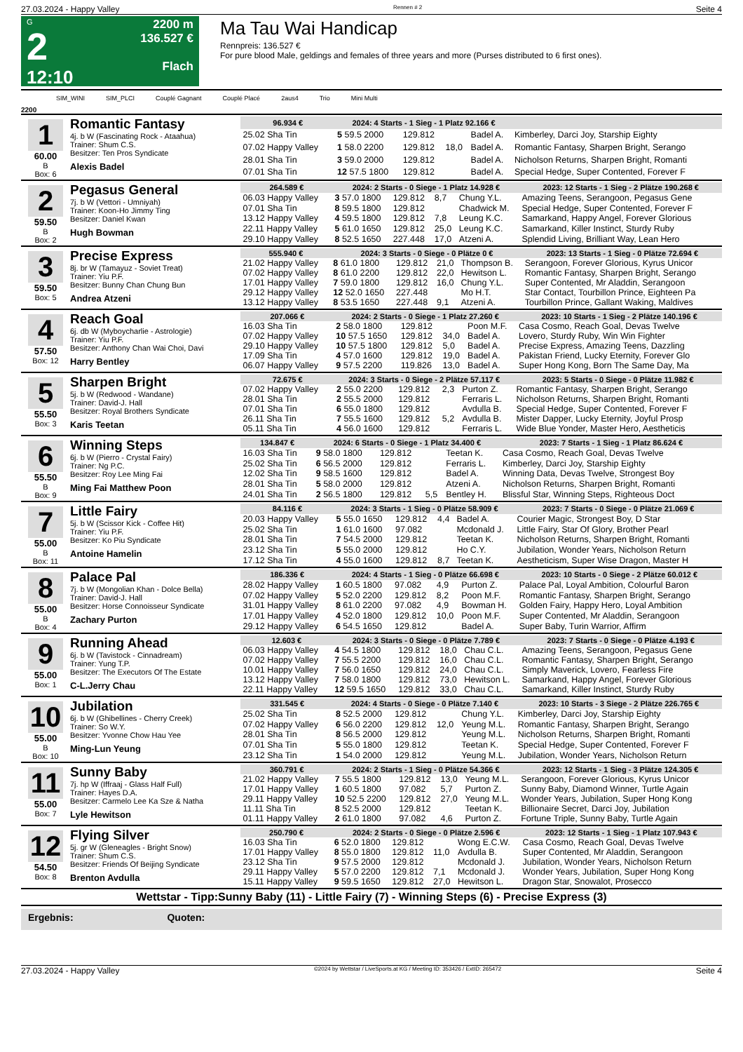27.03.2024 - Happy Valley Rennen # 2 Seite 4
G
2
12:10
2200 m
136.527 €
Flach
Ma Tau Wai Handicap
Rennpreis: 136.527 €
For pure blood Male, geldings and females of three years and more (Purses distributed to 6 first ones).
SIM_WINI SIM_PLCI Couplé Gagnant Couplé Placé 2aus4 Trio Mini Multi
2200
1
60.00
B
Box: 6
Romantic Fantasy
4j. b W (Fascinating Rock - Ataahua)
Trainer: Shum C.S.
Besitzer: Ten Pros Syndicate
Alexis Badel
| 96.934 € | 2024: 4 Starts - 1 Sieg - 1 Platz 92.166 € | | | | |
| --- | --- | --- | --- | --- | --- |
| 25.02 Sha Tin | 5 59.5 2000 | 129.812 | | Badel A. | Kimberley, Darci Joy, Starship Eighty |
| 07.02 Happy Valley | 1 58.0 2200 | 129.812 | 18,0 | Badel A. | Romantic Fantasy, Sharpen Bright, Serango |
| 28.01 Sha Tin | 3 59.0 2000 | 129.812 | | Badel A. | Nicholson Returns, Sharpen Bright, Romanti |
| 07.01 Sha Tin | 12 57.5 1800 | 129.812 | | Badel A. | Special Hedge, Super Contented, Forever F |
2
59.50
B
Box: 2
Pegasus General
7j. b W (Vettori - Umniyah)
Trainer: Koon-Ho Jimmy Ting
Besitzer: Daniel Kwan
Hugh Bowman
| 264.589 € | 2024: 2 Starts - 0 Siege - 1 Platz 14.928 € | | | | 2023: 12 Starts - 1 Sieg - 2 Plätze 190.268 € |
| --- | --- | --- | --- | --- | --- |
| 06.03 Happy Valley | 3 57.0 1800 | 129.812 | 8,7 | Chung Y.L. | Amazing Teens, Serangoon, Pegasus Gene |
| 07.01 Sha Tin | 8 59.5 1800 | 129.812 | | Chadwick M. | Special Hedge, Super Contented, Forever F |
| 13.12 Happy Valley | 4 59.5 1800 | 129.812 | 7,8 | Leung K.C. | Samarkand, Happy Angel, Forever Glorious |
| 22.11 Happy Valley | 5 61.0 1650 | 129.812 | 25,0 | Leung K.C. | Samarkand, Killer Instinct, Sturdy Ruby |
| 29.10 Happy Valley | 8 52.5 1650 | 227.448 | 17,0 | Atzeni A. | Splendid Living, Brilliant Way, Lean Hero |
3
59.50
Box: 5
Precise Express
8j. br W (Tamayuz - Soviet Treat)
Trainer: Yiu P.F.
Besitzer: Bunny Chan Chung Bun
Andrea Atzeni
| 555.940 € | 2024: 3 Starts - 0 Siege - 0 Plätze 0 € | | | | 2023: 13 Starts - 1 Sieg - 0 Plätze 72.694 € |
| --- | --- | --- | --- | --- | --- |
| 21.02 Happy Valley | 8 61.0 1800 | 129.812 | 21,0 | Thompson B. | Serangoon, Forever Glorious, Kyrus Unicor |
| 07.02 Happy Valley | 8 61.0 2200 | 129.812 | 22,0 | Hewitson L. | Romantic Fantasy, Sharpen Bright, Serango |
| 17.01 Happy Valley | 7 59.0 1800 | 129.812 | 16,0 | Chung Y.L. | Super Contented, Mr Aladdin, Serangoon |
| 29.12 Happy Valley | 12 52.0 1650 | 227.448 | | Mo H.T. | Star Contact, Tourbillon Prince, Eighteen Pa |
| 13.12 Happy Valley | 8 53.5 1650 | 227.448 | 9,1 | Atzeni A. | Tourbillon Prince, Gallant Waking, Maldives |
4
57.50
Box: 12
Reach Goal
6j. db W (Myboycharlie - Astrologie)
Trainer: Yiu P.F.
Besitzer: Anthony Chan Wai Choi, Davi
Harry Bentley
| 207.066 € | 2024: 2 Starts - 0 Siege - 1 Platz 27.260 € | | | | 2023: 10 Starts - 1 Sieg - 2 Plätze 140.196 € |
| --- | --- | --- | --- | --- | --- |
| 16.03 Sha Tin | 2 58.0 1800 | 129.812 | | Poon M.F. | Casa Cosmo, Reach Goal, Devas Twelve |
| 07.02 Happy Valley | 10 57.5 1650 | 129.812 | 34,0 | Badel A. | Lovero, Sturdy Ruby, Win Win Fighter |
| 29.10 Happy Valley | 10 57.5 1800 | 129.812 | 5,0 | Badel A. | Precise Express, Amazing Teens, Dazzling |
| 17.09 Sha Tin | 4 57.0 1600 | 129.812 | 19,0 | Badel A. | Pakistan Friend, Lucky Eternity, Forever Glo |
| 06.07 Happy Valley | 9 57.5 2200 | 119.826 | 13,0 | Badel A. | Super Hong Kong, Born The Same Day, Ma |
5
55.50
Box: 3
Sharpen Bright
5j. b W (Redwood - Wandane)
Trainer: David-J. Hall
Besitzer: Royal Brothers Syndicate
Karis Teetan
| 72.675 € | 2024: 3 Starts - 0 Siege - 2 Plätze 57.117 € | | | | 2023: 5 Starts - 0 Siege - 0 Plätze 11.982 € |
| --- | --- | --- | --- | --- | --- |
| 07.02 Happy Valley | 2 55.0 2200 | 129.812 | 2,3 | Purton Z. | Romantic Fantasy, Sharpen Bright, Serango |
| 28.01 Sha Tin | 2 55.5 2000 | 129.812 | | Ferraris L. | Nicholson Returns, Sharpen Bright, Romanti |
| 07.01 Sha Tin | 6 55.0 1800 | 129.812 | | Avdulla B. | Special Hedge, Super Contented, Forever F |
| 26.11 Sha Tin | 7 55.5 1600 | 129.812 | 5,2 | Avdulla B. | Mister Dapper, Lucky Eternity, Joyful Prosp |
| 05.11 Sha Tin | 4 56.0 1600 | 129.812 | | Ferraris L. | Wide Blue Yonder, Master Hero, Aestheticis |
6
55.50
B
Box: 9
Winning Steps
6j. b W (Pierro - Crystal Fairy)
Trainer: Ng P.C.
Besitzer: Roy Lee Ming Fai
Ming Fai Matthew Poon
| 134.847 € | 2024: 6 Starts - 0 Siege - 1 Platz 34.400 € | | | | 2023: 7 Starts - 1 Sieg - 1 Platz 86.624 € |
| --- | --- | --- | --- | --- | --- |
| 16.03 Sha Tin | 9 58.0 1800 | 129.812 | | Teetan K. | Casa Cosmo, Reach Goal, Devas Twelve |
| 25.02 Sha Tin | 6 56.5 2000 | 129.812 | | Ferraris L. | Kimberley, Darci Joy, Starship Eighty |
| 12.02 Sha Tin | 9 58.5 1600 | 129.812 | | Badel A. | Winning Data, Devas Twelve, Strongest Boy |
| 28.01 Sha Tin | 5 58.0 2000 | 129.812 | | Atzeni A. | Nicholson Returns, Sharpen Bright, Romanti |
| 24.01 Sha Tin | 2 56.5 1800 | 129.812 | 5,5 | Bentley H. | Blissful Star, Winning Steps, Righteous Doct |
7
55.00
B
Box: 11
Little Fairy
5j. b W (Scissor Kick - Coffee Hit)
Trainer: Yiu P.F.
Besitzer: Ko Piu Syndicate
Antoine Hamelin
| 84.116 € | 2024: 3 Starts - 1 Sieg - 0 Plätze 58.909 € | | | | 2023: 7 Starts - 0 Siege - 0 Plätze 21.069 € |
| --- | --- | --- | --- | --- | --- |
| 20.03 Happy Valley | 5 55.0 1650 | 129.812 | 4,4 | Badel A. | Courier Magic, Strongest Boy, D Star |
| 25.02 Sha Tin | 1 61.0 1600 | 97.082 | | Mcdonald J. | Little Fairy, Star Of Glory, Brother Pearl |
| 28.01 Sha Tin | 7 54.5 2000 | 129.812 | | Teetan K. | Nicholson Returns, Sharpen Bright, Romanti |
| 23.12 Sha Tin | 5 55.0 2000 | 129.812 | | Ho C.Y. | Jubilation, Wonder Years, Nicholson Return |
| 17.12 Sha Tin | 4 55.0 1600 | 129.812 | 8,7 | Teetan K. | Aestheticism, Super Wise Dragon, Master H |
8
55.00
B
Box: 4
Palace Pal
7j. b W (Mongolian Khan - Dolce Bella)
Trainer: David-J. Hall
Besitzer: Horse Connoisseur Syndicate
Zachary Purton
| 186.336 € | 2024: 4 Starts - 1 Sieg - 0 Plätze 66.698 € | | | | 2023: 10 Starts - 0 Siege - 2 Plätze 60.012 € |
| --- | --- | --- | --- | --- | --- |
| 28.02 Happy Valley | 1 60.5 1800 | 97.082 | 4,9 | Purton Z. | Palace Pal, Loyal Ambition, Colourful Baron |
| 07.02 Happy Valley | 5 52.0 2200 | 129.812 | 8,2 | Poon M.F. | Romantic Fantasy, Sharpen Bright, Serango |
| 31.01 Happy Valley | 8 61.0 2200 | 97.082 | 4,9 | Bowman H. | Golden Fairy, Happy Hero, Loyal Ambition |
| 17.01 Happy Valley | 4 52.0 1800 | 129.812 | 10,0 | Poon M.F. | Super Contented, Mr Aladdin, Serangoon |
| 29.12 Happy Valley | 6 54.5 1650 | 129.812 | | Badel A. | Super Baby, Turin Warrior, Affirm |
9
55.00
Box: 1
Running Ahead
6j. b W (Tavistock - Cinnadream)
Trainer: Yung T.P.
Besitzer: The Executors Of The Estate
C-L.Jerry Chau
| 12.603 € | 2024: 3 Starts - 0 Siege - 0 Plätze 7.789 € | | | | 2023: 7 Starts - 0 Siege - 0 Plätze 4.193 € |
| --- | --- | --- | --- | --- | --- |
| 06.03 Happy Valley | 4 54.5 1800 | 129.812 | 18,0 | Chau C.L. | Amazing Teens, Serangoon, Pegasus Gene |
| 07.02 Happy Valley | 7 55.5 2200 | 129.812 | 16,0 | Chau C.L. | Romantic Fantasy, Sharpen Bright, Serango |
| 10.01 Happy Valley | 7 56.0 1650 | 129.812 | 24,0 | Chau C.L. | Simply Maverick, Lovero, Fearless Fire |
| 13.12 Happy Valley | 7 58.0 1800 | 129.812 | 73,0 | Hewitson L. | Samarkand, Happy Angel, Forever Glorious |
| 22.11 Happy Valley | 12 59.5 1650 | 129.812 | 33,0 | Chau C.L. | Samarkand, Killer Instinct, Sturdy Ruby |
10
55.00
B
Box: 10
Jubilation
6j. b W (Ghibellines - Cherry Creek)
Trainer: So W.Y.
Besitzer: Yvonne Chow Hau Yee
Ming-Lun Yeung
| 331.545 € | 2024: 4 Starts - 0 Siege - 0 Plätze 7.140 € | | | | 2023: 10 Starts - 3 Siege - 2 Plätze 226.765 € |
| --- | --- | --- | --- | --- | --- |
| 25.02 Sha Tin | 8 52.5 2000 | 129.812 | | Chung Y.L. | Kimberley, Darci Joy, Starship Eighty |
| 07.02 Happy Valley | 6 56.0 2200 | 129.812 | 12,0 | Yeung M.L. | Romantic Fantasy, Sharpen Bright, Serango |
| 28.01 Sha Tin | 8 56.5 2000 | 129.812 | | Yeung M.L. | Nicholson Returns, Sharpen Bright, Romanti |
| 07.01 Sha Tin | 5 55.0 1800 | 129.812 | | Teetan K. | Special Hedge, Super Contented, Forever F |
| 23.12 Sha Tin | 1 54.0 2000 | 129.812 | | Yeung M.L. | Jubilation, Wonder Years, Nicholson Return |
11
55.00
Box: 7
Sunny Baby
7j. hp W (Iffraaj - Glass Half Full)
Trainer: Hayes D.A.
Besitzer: Carmelo Lee Ka Sze & Natha
Lyle Hewitson
| 360.791 € | 2024: 2 Starts - 1 Sieg - 0 Plätze 54.366 € | | | | 2023: 12 Starts - 1 Sieg - 3 Plätze 124.305 € |
| --- | --- | --- | --- | --- | --- |
| 21.02 Happy Valley | 7 55.5 1800 | 129.812 | 13,0 | Yeung M.L. | Serangoon, Forever Glorious, Kyrus Unicor |
| 17.01 Happy Valley | 1 60.5 1800 | 97.082 | 5,7 | Purton Z. | Sunny Baby, Diamond Winner, Turtle Again |
| 29.11 Happy Valley | 10 52.5 2200 | 129.812 | 27,0 | Yeung M.L. | Wonder Years, Jubilation, Super Hong Kong |
| 11.11 Sha Tin | 8 52.5 2000 | 129.812 | | Teetan K. | Billionaire Secret, Darci Joy, Jubilation |
| 01.11 Happy Valley | 2 61.0 1800 | 97.082 | 4,6 | Purton Z. | Fortune Triple, Sunny Baby, Turtle Again |
12
54.50
Box: 8
Flying Silver
5j. gr W (Gleneagles - Bright Snow)
Trainer: Shum C.S.
Besitzer: Friends Of Beijing Syndicate
Brenton Avdulla
| 250.790 € | 2024: 2 Starts - 0 Siege - 0 Plätze 2.596 € | | | | 2023: 12 Starts - 1 Sieg - 1 Platz 107.943 € |
| --- | --- | --- | --- | --- | --- |
| 16.03 Sha Tin | 6 52.0 1800 | 129.812 | | Wong E.C.W. | Casa Cosmo, Reach Goal, Devas Twelve |
| 17.01 Happy Valley | 8 55.0 1800 | 129.812 | 11,0 | Avdulla B. | Super Contented, Mr Aladdin, Serangoon |
| 23.12 Sha Tin | 9 57.5 2000 | 129.812 | | Mcdonald J. | Jubilation, Wonder Years, Nicholson Return |
| 29.11 Happy Valley | 5 57.0 2200 | 129.812 | 7,1 | Mcdonald J. | Wonder Years, Jubilation, Super Hong Kong |
| 15.11 Happy Valley | 9 59.5 1650 | 129.812 | 27,0 | Hewitson L. | Dragon Star, Snowalot, Prosecco |
Wettstar - Tipp:Sunny Baby (11) - Little Fairy (7) - Winning Steps (6) - Precise Express (3)
Ergebnis: Quoten:
27.03.2024 - Happy Valley ©2024 by Wettstar / LiveSports.at KG / Meeting ID: 353426 / ExtID: 265472 Seite 4